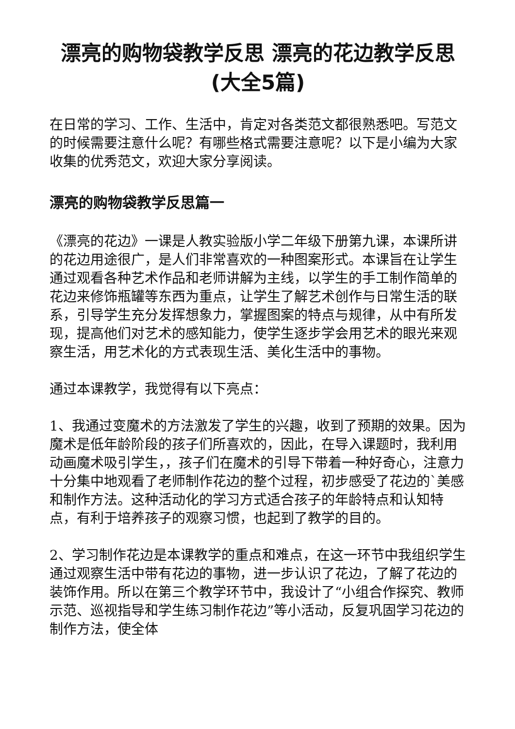漂亮的购物袋教学反思 漂亮的花边教学反思(大全5篇)
在日常的学习、工作、生活中，肯定对各类范文都很熟悉吧。写范文的时候需要注意什么呢？有哪些格式需要注意呢？以下是小编为大家收集的优秀范文，欢迎大家分享阅读。
漂亮的购物袋教学反思篇一
《漂亮的花边》一课是人教实验版小学二年级下册第九课，本课所讲的花边用途很广，是人们非常喜欢的一种图案形式。本课旨在让学生通过观看各种艺术作品和老师讲解为主线，以学生的手工制作简单的花边来修饰瓶罐等东西为重点，让学生了解艺术创作与日常生活的联系，引导学生充分发挥想象力，掌握图案的特点与规律，从中有所发现，提高他们对艺术的感知能力，使学生逐步学会用艺术的眼光来观察生活，用艺术化的方式表现生活、美化生活中的事物。
通过本课教学，我觉得有以下亮点：
1、我通过变魔术的方法激发了学生的兴趣，收到了预期的效果。因为魔术是低年龄阶段的孩子们所喜欢的，因此，在导入课题时，我利用动画魔术吸引学生，，孩子们在魔术的引导下带着一种好奇心，注意力十分集中地观看了老师制作花边的整个过程，初步感受了花边的`美感和制作方法。这种活动化的学习方式适合孩子的年龄特点和认知特点，有利于培养孩子的观察习惯，也起到了教学的目的。
2、学习制作花边是本课教学的重点和难点，在这一环节中我组织学生通过观察生活中带有花边的事物，进一步认识了花边，了解了花边的装饰作用。所以在第三个教学环节中，我设计了“小组合作探究、教师示范、巡视指导和学生练习制作花边”等小活动，反复巩固学习花边的制作方法，使全体